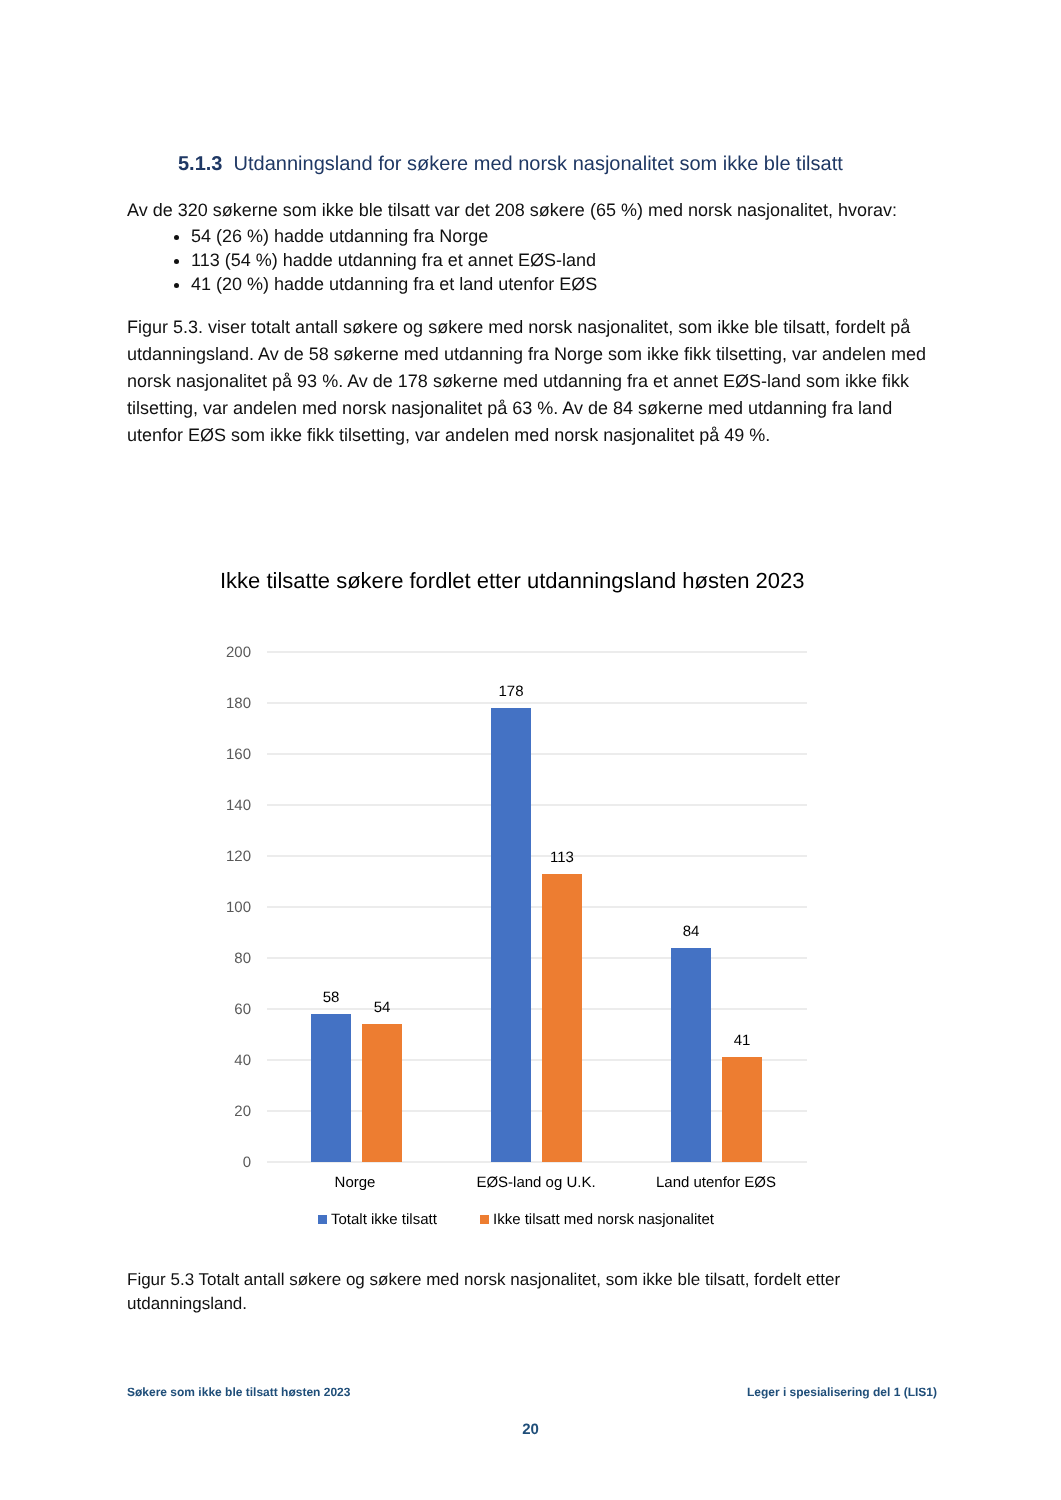5.1.3 Utdanningsland for søkere med norsk nasjonalitet som ikke ble tilsatt
Av de 320 søkerne som ikke ble tilsatt var det 208 søkere (65 %) med norsk nasjonalitet, hvorav:
54 (26 %) hadde utdanning fra Norge
113 (54 %) hadde utdanning fra et annet EØS-land
41 (20 %) hadde utdanning fra et land utenfor EØS
Figur 5.3. viser totalt antall søkere og søkere med norsk nasjonalitet, som ikke ble tilsatt, fordelt på utdanningsland. Av de 58 søkerne med utdanning fra Norge som ikke fikk tilsetting, var andelen med norsk nasjonalitet på 93 %. Av de 178 søkerne med utdanning fra et annet EØS-land som ikke fikk tilsetting, var andelen med norsk nasjonalitet på 63 %. Av de 84 søkerne med utdanning fra land utenfor EØS som ikke fikk tilsetting, var andelen med norsk nasjonalitet på 49 %.
Ikke tilsatte søkere fordlet etter utdanningsland høsten 2023
200
180
160
140
120
100
80
60
40
20
0
58
54
178
113
84
41
Norge
EØS-land og U.K.
Land utenfor EØS
Totalt ikke tilsatt
Ikke tilsatt med norsk nasjonalitet
Figur 5.3 Totalt antall søkere og søkere med norsk nasjonalitet, som ikke ble tilsatt, fordelt etter utdanningsland.
Søkere som ikke ble tilsatt høsten 2023 Leger i spesialisering del 1 (LIS1)
20